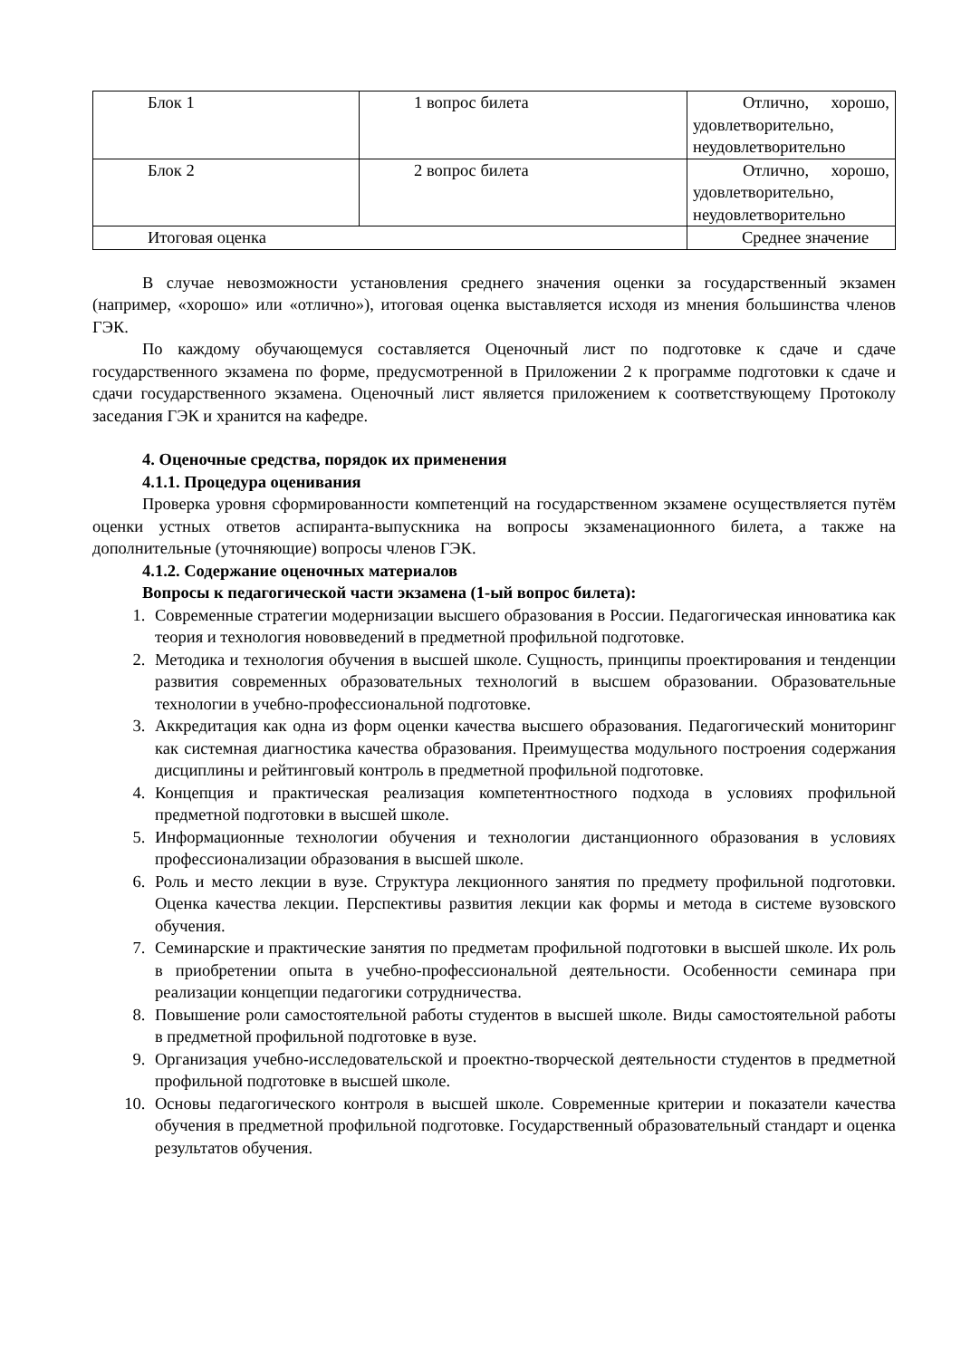| Блок 1 | 1 вопрос билета | Отлично, хорошо, удовлетворительно, неудовлетворительно |
| Блок 2 | 2 вопрос билета | Отлично, хорошо, удовлетворительно, неудовлетворительно |
| Итоговая оценка | | Среднее значение |
В случае невозможности установления среднего значения оценки за государственный экзамен (например, «хорошо» или «отлично»), итоговая оценка выставляется исходя из мнения большинства членов ГЭК.
По каждому обучающемуся составляется Оценочный лист по подготовке к сдаче и сдаче государственного экзамена по форме, предусмотренной в Приложении 2 к программе подготовки к сдаче и сдачи государственного экзамена. Оценочный лист является приложением к соответствующему Протоколу заседания ГЭК и хранится на кафедре.
4. Оценочные средства, порядок их применения
4.1.1. Процедура оценивания
Проверка уровня сформированности компетенций на государственном экзамене осуществляется путём оценки устных ответов аспиранта-выпускника на вопросы экзаменационного билета, а также на дополнительные (уточняющие) вопросы членов ГЭК.
4.1.2. Содержание оценочных материалов
Вопросы к педагогической части экзамена (1-ый вопрос билета):
1. Современные стратегии модернизации высшего образования в России. Педагогическая инноватика как теория и технология нововведений в предметной профильной подготовке.
2. Методика и технология обучения в высшей школе. Сущность, принципы проектирования и тенденции развития современных образовательных технологий в высшем образовании. Образовательные технологии в учебно-профессиональной подготовке.
3. Аккредитация как одна из форм оценки качества высшего образования. Педагогический мониторинг как системная диагностика качества образования. Преимущества модульного построения содержания дисциплины и рейтинговый контроль в предметной профильной подготовке.
4. Концепция и практическая реализация компетентностного подхода в условиях профильной предметной подготовки в высшей школе.
5. Информационные технологии обучения и технологии дистанционного образования в условиях профессионализации образования в высшей школе.
6. Роль и место лекции в вузе. Структура лекционного занятия по предмету профильной подготовки. Оценка качества лекции. Перспективы развития лекции как формы и метода в системе вузовского обучения.
7. Семинарские и практические занятия по предметам профильной подготовки в высшей школе. Их роль в приобретении опыта в учебно-профессиональной деятельности. Особенности семинара при реализации концепции педагогики сотрудничества.
8. Повышение роли самостоятельной работы студентов в высшей школе. Виды самостоятельной работы в предметной профильной подготовке в вузе.
9. Организация учебно-исследовательской и проектно-творческой деятельности студентов в предметной профильной подготовке в высшей школе.
10. Основы педагогического контроля в высшей школе. Современные критерии и показатели качества обучения в предметной профильной подготовке. Государственный образовательный стандарт и оценка результатов обучения.